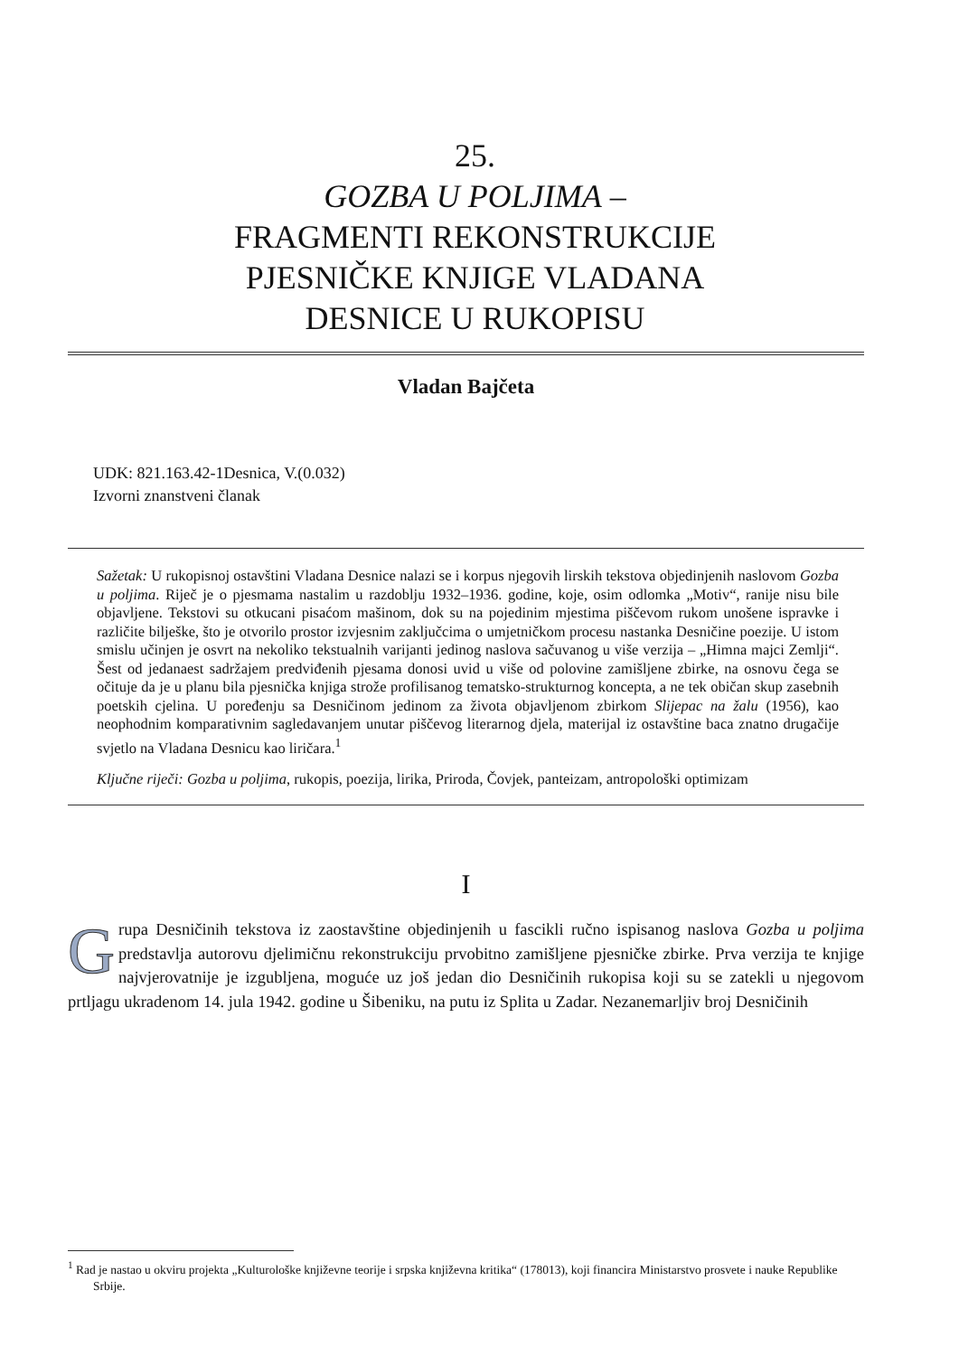25.
GOZBA U POLJIMA –
FRAGMENTI REKONSTRUKCIJE
PJESNIČKE KNJIGE VLADANA
DESNICE U RUKOPISU
Vladan Bajčeta
UDK: 821.163.42-1Desnica, V.(0.032)
Izvorni znanstveni članak
Sažetak: U rukopisnoj ostavštini Vladana Desnice nalazi se i korpus njegovih lirskih teksto­va objedinjenih naslovom Gozba u poljima. Riječ je o pjesmama nastalim u razdoblju 1932–1936. godine, koje, osim odlomka „Motiv“, ranije nisu bile objavljene. Tekstovi su otkucani pisaćom mašinom, dok su na pojedinim mjestima piščevom rukom unošene ispravke i razli­čite bilješke, što je otvorilo prostor izvjesnim zaključcima o umjetničkom procesu nastanka Desničine poezije. U istom smislu učinjen je osvrt na nekoliko tekstualnih varijanti jedinog naslova sačuvanog u više verzija – „Himna majci Zemlji“. Šest od jedanaest sadržajem pred­viđenih pjesama donosi uvid u više od polovine zamišljene zbirke, na osnovu čega se očituje da je u planu bila pjesnička knjiga strože profilisanog tematsko-strukturnog koncepta, a ne tek običan skup zasebnih poetskih cjelina. U poređenju sa Desničinom jedinom za života objavljenom zbirkom Slijepac na žalu (1956), kao neophodnim komparativnim sagledava­njem unutar piščevog literarnog djela, materijal iz ostavštine baca znatno drugačije svjetlo na Vladana Desnicu kao liričara.<sup>1</sup>
Ključne riječi: Gozba u poljima, rukopis, poezija, lirika, Priroda, Čovjek, panteizam, antro­pološki optimizam
I
Grupa Desničinih tekstova iz zaostavštine objedinjenih u fascikli ručno ispisanog na­slova Gozba u poljima predstavlja autorovu djelimičnu rekonstrukciju prvobitno zami­šljene pjesničke zbirke. Prva verzija te knjige najvjerovatnije je izgubljena, moguće uz još jedan dio Desničinih rukopisa koji su se zatekli u njegovom prtljagu ukradenom 14. jula 1942. godine u Šibeniku, na putu iz Splita u Zadar. Nezanemarljiv broj Desničinih
<sup>1</sup> Rad je nastao u okviru projekta „Kulturološke književne teorije i srpska književna kritika“ (178013), koji financira Ministarstvo prosvete i nauke Republike Srbije.